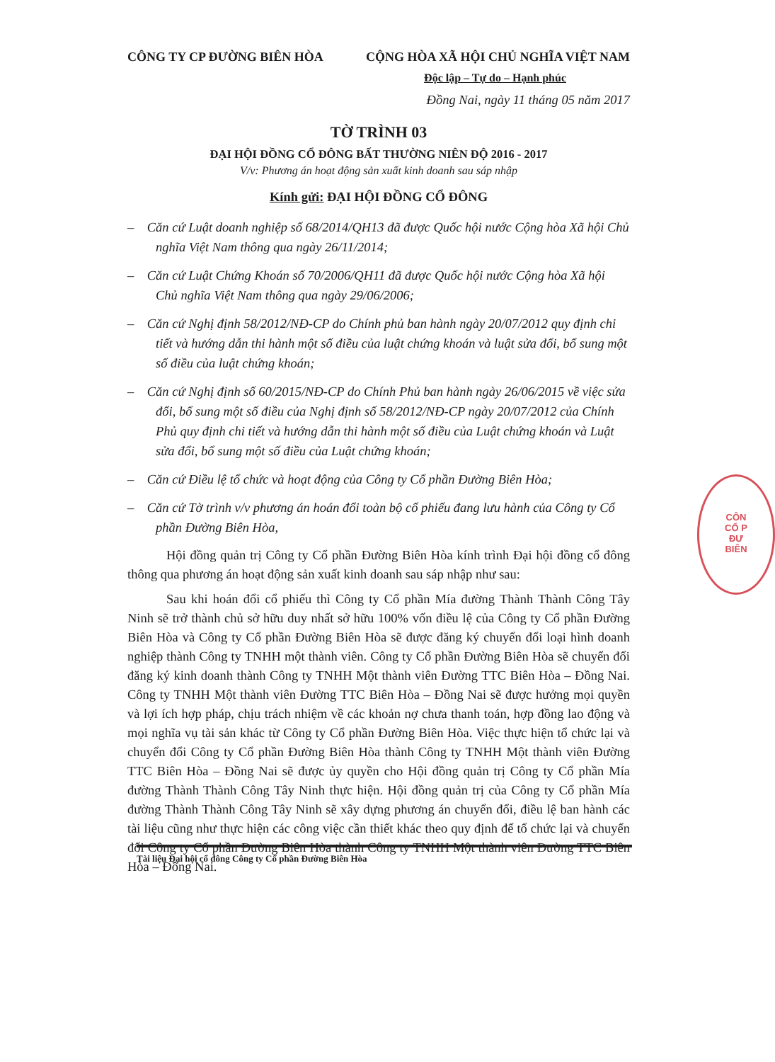CÔNG TY CP ĐƯỜNG BIÊN HÒA CỘNG HÒA XÃ HỘI CHỦ NGHĨA VIỆT NAM
Độc lập – Tự do – Hạnh phúc
Đồng Nai, ngày 11 tháng 05 năm 2017
TỜ TRÌNH 03
ĐẠI HỘI ĐỒNG CỔ ĐÔNG BẤT THƯỜNG NIÊN ĐỘ 2016 - 2017
V/v: Phương án hoạt động sản xuất kinh doanh sau sáp nhập
Kính gửi: ĐẠI HỘI ĐỒNG CỔ ĐÔNG
– Căn cứ Luật doanh nghiệp số 68/2014/QH13 đã được Quốc hội nước Cộng hòa Xã hội Chủ nghĩa Việt Nam thông qua ngày 26/11/2014;
– Căn cứ Luật Chứng Khoán số 70/2006/QH11 đã được Quốc hội nước Cộng hòa Xã hội Chủ nghĩa Việt Nam thông qua ngày 29/06/2006;
– Căn cứ Nghị định 58/2012/NĐ-CP do Chính phủ ban hành ngày 20/07/2012 quy định chi tiết và hướng dẫn thi hành một số điều của luật chứng khoán và luật sửa đổi, bổ sung một số điều của luật chứng khoán;
– Căn cứ Nghị định số 60/2015/NĐ-CP do Chính Phủ ban hành ngày 26/06/2015 về việc sửa đổi, bổ sung một số điều của Nghị định số 58/2012/NĐ-CP ngày 20/07/2012 của Chính Phủ quy định chi tiết và hướng dẫn thi hành một số điều của Luật chứng khoán và Luật sửa đổi, bổ sung một số điều của Luật chứng khoán;
– Căn cứ Điều lệ tổ chức và hoạt động của Công ty Cổ phần Đường Biên Hòa;
– Căn cứ Tờ trình v/v phương án hoán đổi toàn bộ cổ phiếu đang lưu hành của Công ty Cổ phần Đường Biên Hòa,
Hội đồng quản trị Công ty Cổ phần Đường Biên Hòa kính trình Đại hội đồng cổ đông thông qua phương án hoạt động sản xuất kinh doanh sau sáp nhập như sau:
Sau khi hoán đổi cổ phiếu thì Công ty Cổ phần Mía đường Thành Thành Công Tây Ninh sẽ trở thành chủ sở hữu duy nhất sở hữu 100% vốn điều lệ của Công ty Cổ phần Đường Biên Hòa và Công ty Cổ phần Đường Biên Hòa sẽ được đăng ký chuyển đổi loại hình doanh nghiệp thành Công ty TNHH một thành viên. Công ty Cổ phần Đường Biên Hòa sẽ chuyển đổi đăng ký kinh doanh thành Công ty TNHH Một thành viên Đường TTC Biên Hòa – Đồng Nai. Công ty TNHH Một thành viên Đường TTC Biên Hòa – Đồng Nai sẽ được hưởng mọi quyền và lợi ích hợp pháp, chịu trách nhiệm về các khoản nợ chưa thanh toán, hợp đồng lao động và mọi nghĩa vụ tài sản khác từ Công ty Cổ phần Đường Biên Hòa. Việc thực hiện tổ chức lại và chuyển đổi Công ty Cổ phần Đường Biên Hòa thành Công ty TNHH Một thành viên Đường TTC Biên Hòa – Đồng Nai sẽ được ủy quyền cho Hội đồng quản trị Công ty Cổ phần Mía đường Thành Thành Công Tây Ninh thực hiện. Hội đồng quản trị của Công ty Cổ phần Mía đường Thành Thành Công Tây Ninh sẽ xây dựng phương án chuyển đổi, điều lệ ban hành các tài liệu cũng như thực hiện các công việc cần thiết khác theo quy định để tổ chức lại và chuyển đổi Công ty Cổ phần Đường Biên Hòa thành Công ty TNHH Một thành viên Đường TTC Biên Hòa – Đồng Nai.
CÔN
CỔ P
ĐƯ
BIÊN
Tài liệu Đại hội cổ đông Công ty Cổ phần Đường Biên Hòa